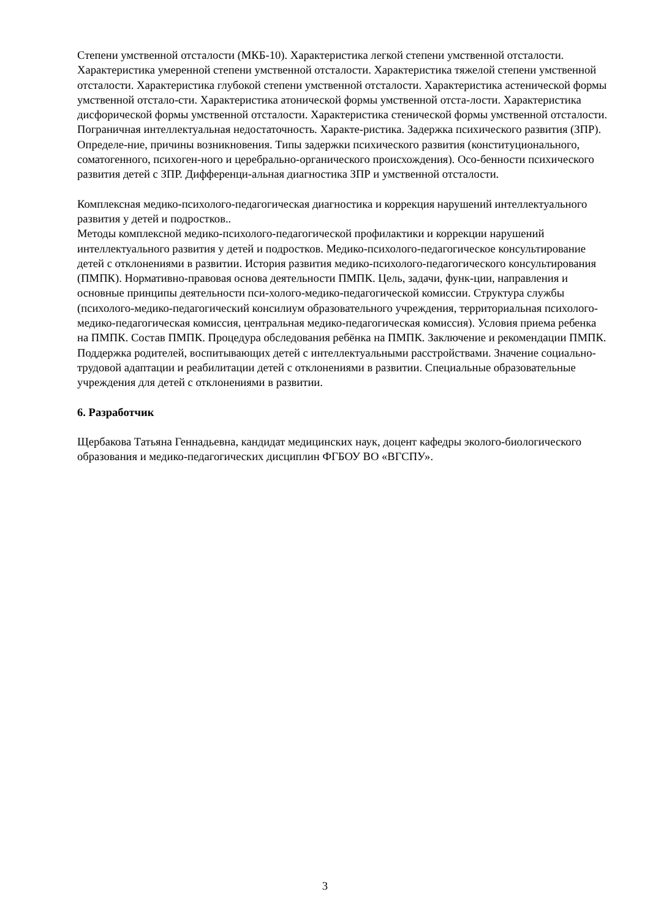Степени умственной отсталости (МКБ-10). Характеристика легкой степени умственной отсталости. Характеристика умеренной степени умственной отсталости. Характеристика тяжелой степени умственной отсталости. Характеристика глубокой степени умственной отсталости. Характеристика астенической формы умственной отстало-сти. Характеристика атонической формы умственной отста-лости. Характеристика дисфорической формы умственной отсталости. Характеристика стенической формы умственной отсталости. Пограничная интеллектуальная недостаточность. Характе-ристика. Задержка психического развития (ЗПР). Определе-ние, причины возникновения. Типы задержки психического развития (конституционального, соматогенного, психоген-ного и церебрально-органического происхождения). Осо-бенности психического развития детей с ЗПР. Дифференци-альная диагностика ЗПР и умственной отсталости.
Комплексная медико-психолого-педагогическая диагностика и коррекция нарушений интеллектуального развития у детей и подростков..
Методы комплексной медико-психолого-педагогической профилактики и коррекции нарушений интеллектуального развития у детей и подростков. Медико-психолого-педагогическое консультирование детей с отклонениями в развитии. История развития медико-психолого-педагогического консультирования (ПМПК). Нормативно-правовая основа деятельности ПМПК. Цель, задачи, функ-ции, направления и основные принципы деятельности пси-холого-медико-педагогической комиссии. Структура службы (психолого-медико-педагогический консилиум образовательного учреждения, территориальная психолого-медико-педагогическая комиссия, центральная медико-педагогическая комиссия). Условия приема ребенка на ПМПК. Состав ПМПК. Процедура обследования ребёнка на ПМПК. Заключение и рекомендации ПМПК. Поддержка родителей, воспитывающих детей с интеллектуальными расстройствами. Значение социально-трудовой адаптации и реабилитации детей с отклонениями в развитии. Специальные образовательные учреждения для детей с отклонениями в развитии.
6. Разработчик
Щербакова Татьяна Геннадьевна, кандидат медицинских наук, доцент кафедры эколого-биологического образования и медико-педагогических дисциплин ФГБОУ ВО «ВГСПУ».
3